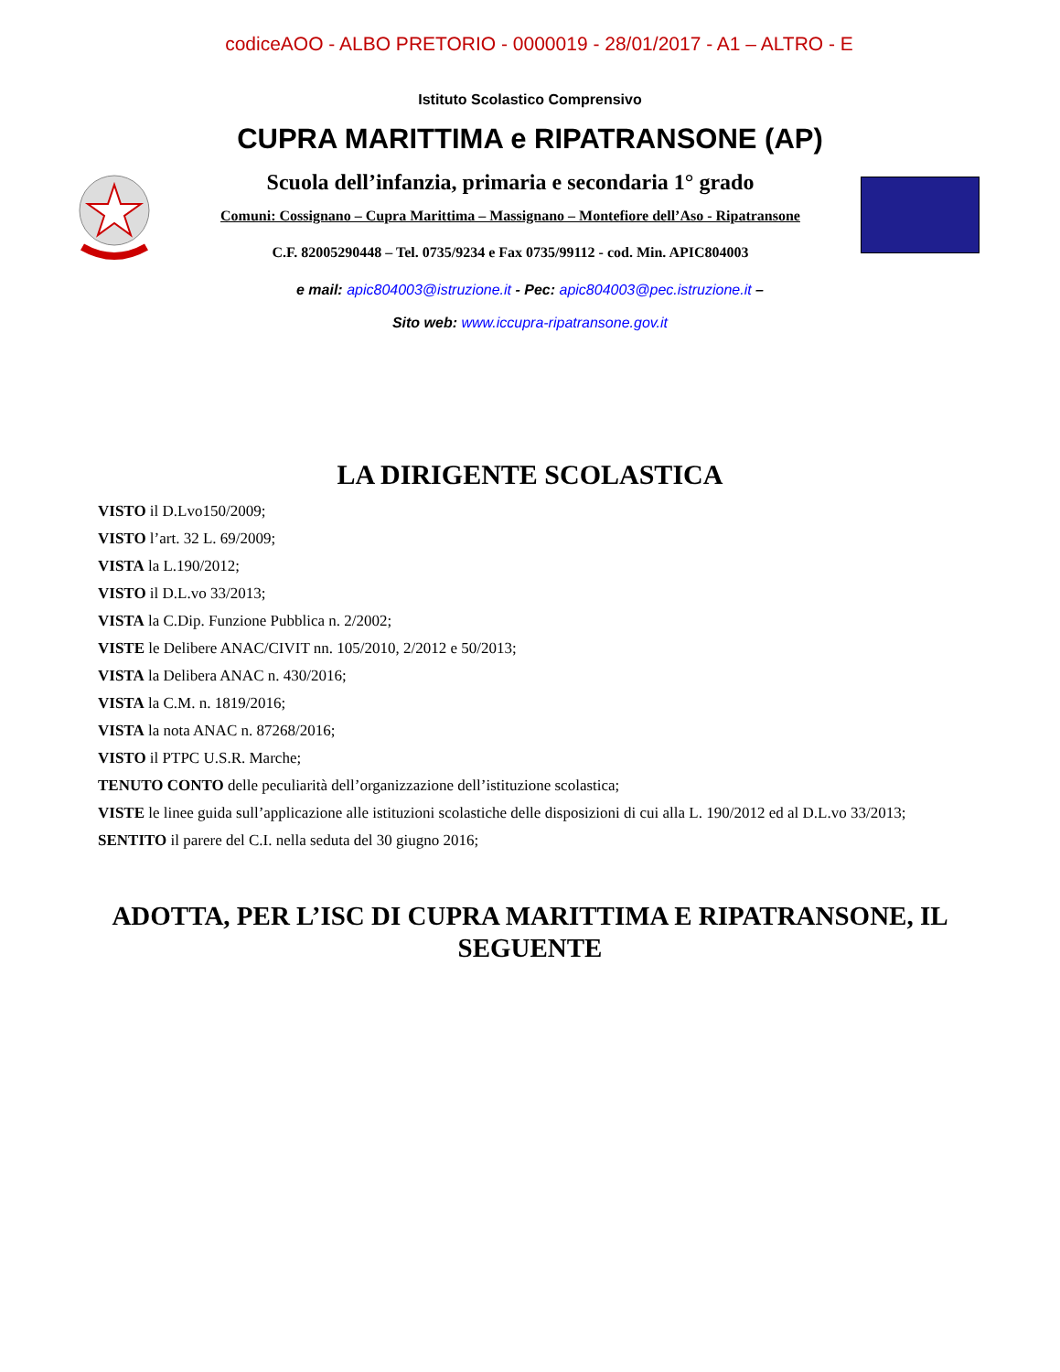codiceAOO - ALBO PRETORIO - 0000019 - 28/01/2017 - A1 – ALTRO - E
Istituto Scolastico Comprensivo
CUPRA MARITTIMA e RIPATRANSONE (AP)
Scuola dell’infanzia, primaria e secondaria 1° grado
Comuni: Cossignano – Cupra Marittima – Massignano – Montefiore dell’Aso - Ripatransone
C.F. 82005290448 – Tel. 0735/9234 e Fax 0735/99112 - cod. Min. APIC804003
e mail: apic804003@istruzione.it - Pec: apic804003@pec.istruzione.it –
Sito web: www.iccupra-ripatransone.gov.it
LA DIRIGENTE SCOLASTICA
VISTO il D.Lvo150/2009;
VISTO l’art. 32 L. 69/2009;
VISTA la L.190/2012;
VISTO il D.L.vo 33/2013;
VISTA la C.Dip. Funzione Pubblica n. 2/2002;
VISTE le Delibere ANAC/CIVIT nn. 105/2010, 2/2012 e 50/2013;
VISTA la Delibera ANAC n. 430/2016;
VISTA la C.M. n. 1819/2016;
VISTA la nota ANAC n. 87268/2016;
VISTO il PTPC U.S.R. Marche;
TENUTO CONTO delle peculiarità dell’organizzazione dell’istituzione scolastica;
VISTE le linee guida sull’applicazione alle istituzioni scolastiche delle disposizioni di cui alla L. 190/2012 ed al D.L.vo 33/2013;
SENTITO il parere del C.I. nella seduta del 30 giugno 2016;
ADOTTA, PER L’ISC DI CUPRA MARITTIMA E RIPATRANSONE, IL SEGUENTE